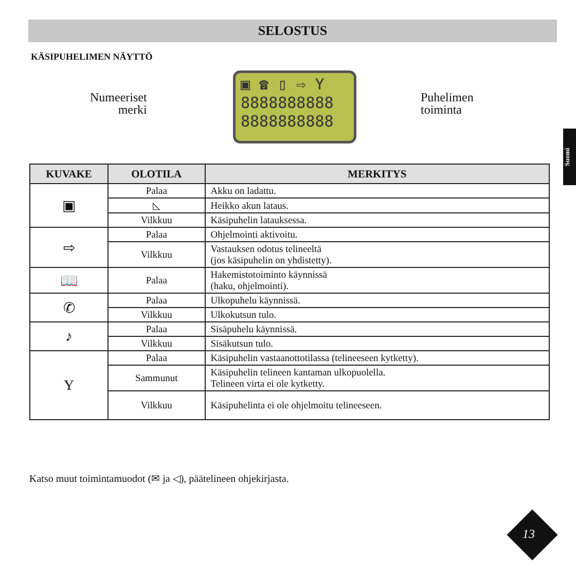SELOSTUS
KÄSIPUHELIMEN NÄYTTÖ
Suomi
Numeeriset
merki
▣ ☎ ▯ ⇨ Y
8888888888
8888888888
Puhelimen
toiminta
| KUVAKE | OLOTILA | MERKITYS |
| --- | --- | --- |
| ▣ | Palaa | Akku on ladattu. |
| | ◺ | Heikko akun lataus. |
| | Vilkkuu | Käsipuhelin latauksessa. |
| ⇨ | Palaa | Ohjelmointi aktivoitu. |
| | Vilkkuu | Vastauksen odotus telineeltä (jos käsipuhelin on yhdistetty). |
| 📖 | Palaa | Hakemistotoiminto käynnissä (haku, ohjelmointi). |
| ✆ | Palaa | Ulkopuhelu käynnissä. |
| | Vilkkuu | Ulkokutsun tulo. |
| ♪ | Palaa | Sisäpuhelu käynnissä. |
| | Vilkkuu | Sisäkutsun tulo. |
| Y | Palaa | Käsipuhelin vastaanottotilassa (telineeseen kytketty). |
| | Sammunut | Käsipuhelin telineen kantaman ulkopuolella. Telineen virta ei ole kytketty. |
| | Vilkkuu | Käsipuhelinta ei ole ohjelmoitu telineeseen. |
Katso muut toimintamuodot (✉ ja ◁), päätelineen ohjekirjasta.
13